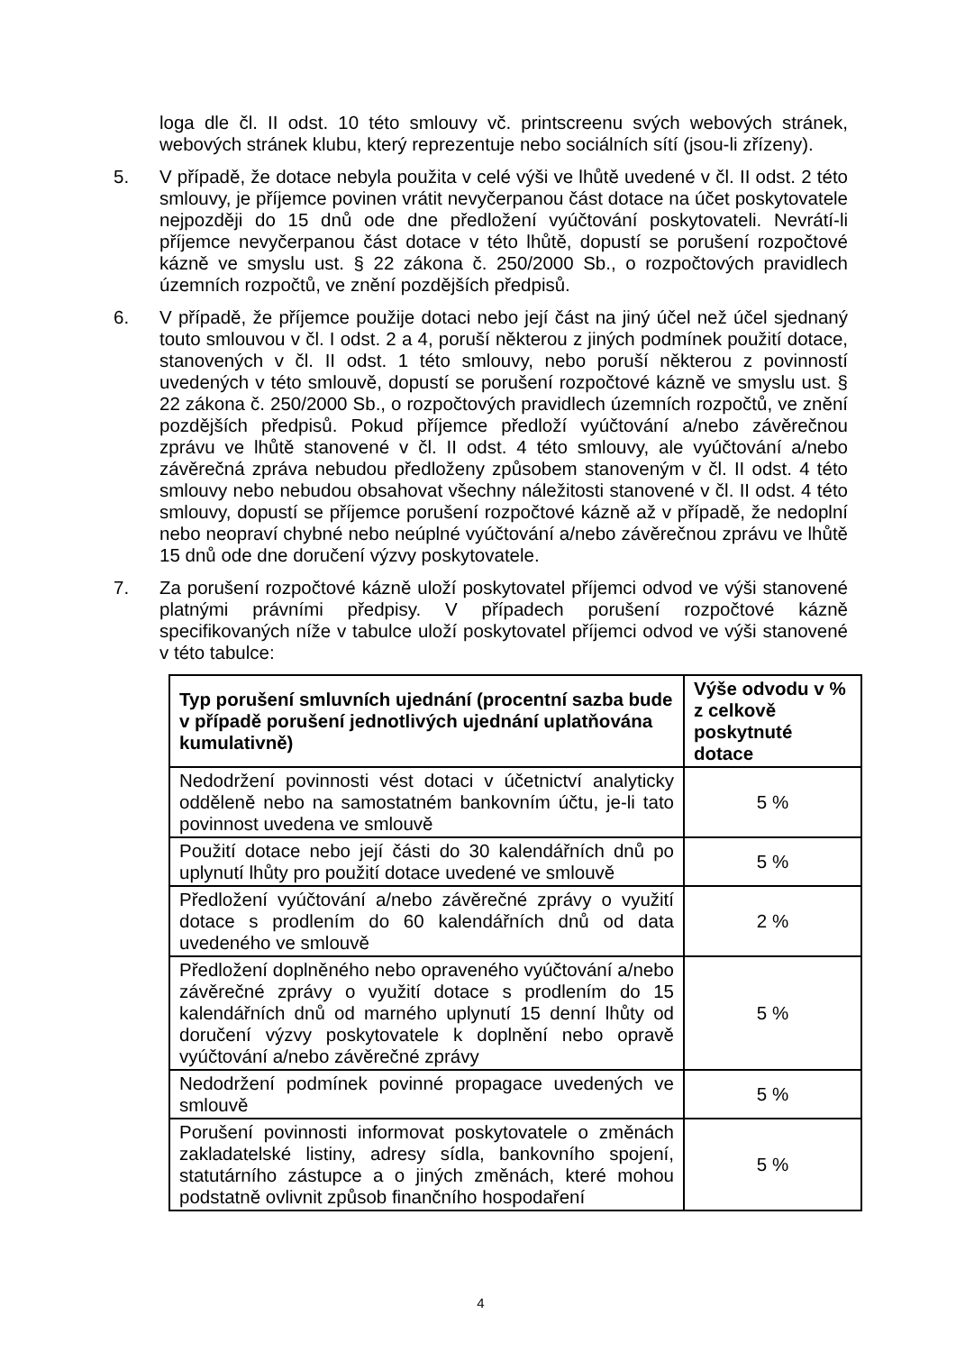loga dle čl. II odst. 10 této smlouvy vč. printscreenu svých webových stránek, webových stránek klubu, který reprezentuje nebo sociálních sítí (jsou-li zřízeny).
5. V případě, že dotace nebyla použita v celé výši ve lhůtě uvedené v čl. II odst. 2 této smlouvy, je příjemce povinen vrátit nevyčerpanou část dotace na účet poskytovatele nejpozději do 15 dnů ode dne předložení vyúčtování poskytovateli. Nevrátí-li příjemce nevyčerpanou část dotace v této lhůtě, dopustí se porušení rozpočtové kázně ve smyslu ust. § 22 zákona č. 250/2000 Sb., o rozpočtových pravidlech územních rozpočtů, ve znění pozdějších předpisů.
6. V případě, že příjemce použije dotaci nebo její část na jiný účel než účel sjednaný touto smlouvou v čl. I odst. 2 a 4, poruší některou z jiných podmínek použití dotace, stanovených v čl. II odst. 1 této smlouvy, nebo poruší některou z povinností uvedených v této smlouvě, dopustí se porušení rozpočtové kázně ve smyslu ust. § 22 zákona č. 250/2000 Sb., o rozpočtových pravidlech územních rozpočtů, ve znění pozdějších předpisů. Pokud příjemce předloží vyúčtování a/nebo závěrečnou zprávu ve lhůtě stanovené v čl. II odst. 4 této smlouvy, ale vyúčtování a/nebo závěrečná zpráva nebudou předloženy způsobem stanoveným v čl. II odst. 4 této smlouvy nebo nebudou obsahovat všechny náležitosti stanovené v čl. II odst. 4 této smlouvy, dopustí se příjemce porušení rozpočtové kázně až v případě, že nedoplní nebo neopraví chybné nebo neúplné vyúčtování a/nebo závěrečnou zprávu ve lhůtě 15 dnů ode dne doručení výzvy poskytovatele.
7. Za porušení rozpočtové kázně uloží poskytovatel příjemci odvod ve výši stanovené platnými právními předpisy. V případech porušení rozpočtové kázně specifikovaných níže v tabulce uloží poskytovatel příjemci odvod ve výši stanovené v této tabulce:
| Typ porušení smluvních ujednání (procentní sazba bude v případě porušení jednotlivých ujednání uplatňována kumulativně) | Výše odvodu v % z celkově poskytnuté dotace |
| --- | --- |
| Nedodržení povinnosti vést dotaci v účetnictví analyticky odděleně nebo na samostatném bankovním účtu, je-li tato povinnost uvedena ve smlouvě | 5 % |
| Použití dotace nebo její části do 30 kalendářních dnů po uplynutí lhůty pro použití dotace uvedené ve smlouvě | 5 % |
| Předložení vyúčtování a/nebo závěrečné zprávy o využití dotace s prodlením do 60 kalendářních dnů od data uvedeného ve smlouvě | 2 % |
| Předložení doplněného nebo opraveného vyúčtování a/nebo závěrečné zprávy o využití dotace s prodlením do 15 kalendářních dnů od marného uplynutí 15 denní lhůty od doručení výzvy poskytovatele k doplnění nebo opravě vyúčtování a/nebo závěrečné zprávy | 5 % |
| Nedodržení podmínek povinné propagace uvedených ve smlouvě | 5 % |
| Porušení povinnosti informovat poskytovatele o změnách zakladatelské listiny, adresy sídla, bankovního spojení, statutárního zástupce a o jiných změnách, které mohou podstatně ovlivnit způsob finančního hospodaření | 5 % |
4